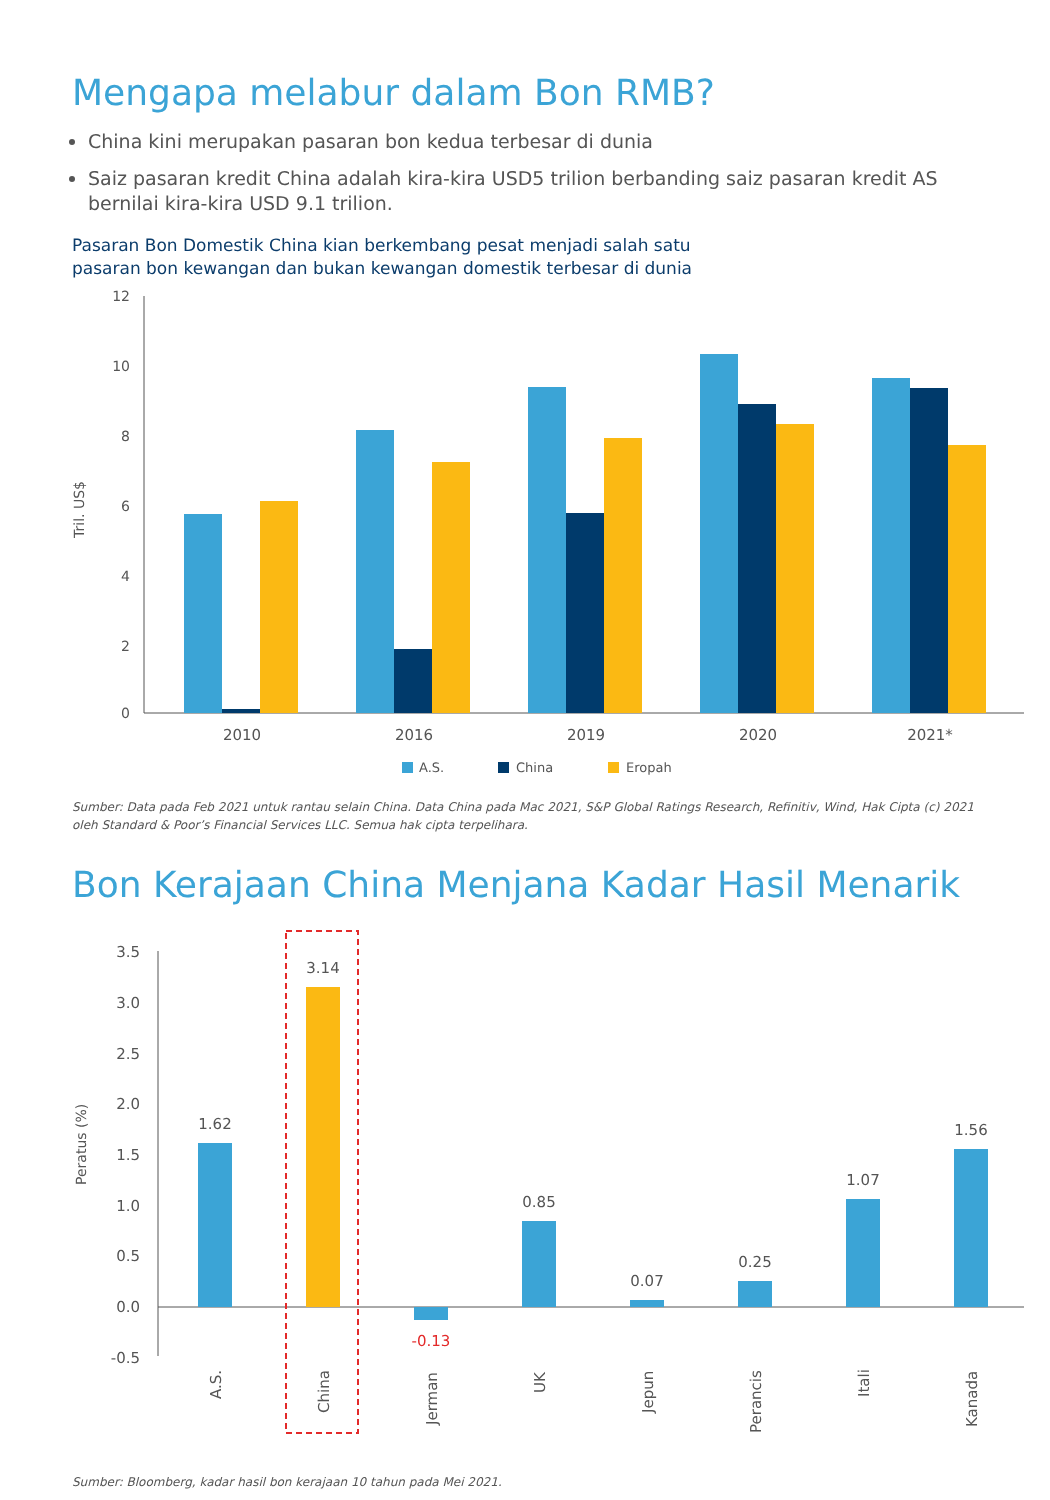Mengapa melabur dalam Bon RMB?
China kini merupakan pasaran bon kedua terbesar di dunia
Saiz pasaran kredit China adalah kira-kira USD5 trilion berbanding saiz pasaran kredit AS bernilai kira-kira USD 9.1 trilion.
Pasaran Bon Domestik China kian berkembang pesat menjadi salah satu
pasaran bon kewangan dan bukan kewangan domestik terbesar di dunia
Tril. US$
12
10
8
6
4
2
0
2010
2016
2019
2020
2021*
A.S.
China
Eropah
Sumber: Data pada Feb 2021 untuk rantau selain China. Data China pada Mac 2021, S&P Global Ratings Research, Refinitiv, Wind, Hak Cipta (c) 2021 oleh Standard & Poor’s Financial Services LLC. Semua hak cipta terpelihara.
Bon Kerajaan China Menjana Kadar Hasil Menarik
Peratus (%)
3.5
3.0
2.5
2.0
1.5
1.0
0.5
0.0
-0.5
1.62
3.14
-0.13
0.85
0.07
0.25
1.07
1.56
A.S.
China
Jerman
UK
Jepun
Perancis
Itali
Kanada
Sumber: Bloomberg, kadar hasil bon kerajaan 10 tahun pada Mei 2021.